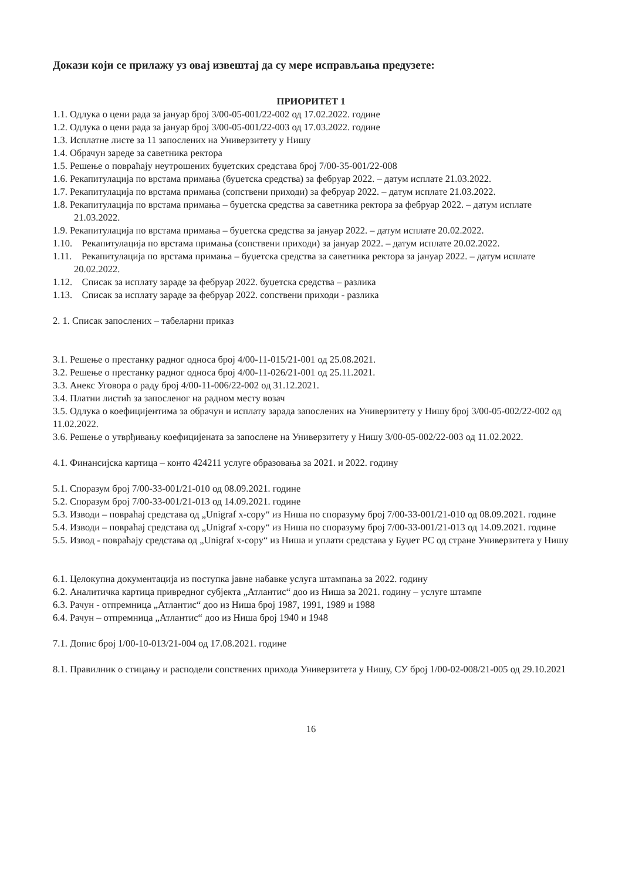Докази који се прилажу уз овај извештај да су мере исправљања предузете:
ПРИОРИТЕТ 1
1.1. Одлука о цени рада за јануар број 3/00-05-001/22-002 од 17.02.2022. године
1.2. Одлука о цени рада за јануар број 3/00-05-001/22-003 од 17.03.2022. године
1.3. Исплатне листе за 11 запослених на Универзитету у Нишу
1.4. Обрачун зареде за саветника ректора
1.5. Решење о повраћају неутрошених буџетских средстава број 7/00-35-001/22-008
1.6. Рекапитулација по врстама примања (буџетска средства) за фебруар 2022. – датум исплате 21.03.2022.
1.7. Рекапитулација по врстама примања (сопствени приходи) за фебруар 2022. – датум исплате 21.03.2022.
1.8. Рекапитулација по врстама примања – буџетска средства за саветника ректора за фебруар 2022. – датум исплате 21.03.2022.
1.9. Рекапитулација по врстама примања – буџетска средства за јануар 2022. – датум исплате 20.02.2022.
1.10. Рекапитулација по врстама примања (сопствени приходи) за јануар 2022. – датум исплате 20.02.2022.
1.11. Рекапитулација по врстама примања – буџетска средства за саветника ректора за јануар 2022. – датум исплате 20.02.2022.
1.12. Списак за исплату зараде за фебруар 2022. буџетска средства – разлика
1.13. Списак за исплату зараде за фебруар 2022. сопствени приходи - разлика
2. 1. Списак запослених – табеларни приказ
3.1. Решење о престанку радног односа број 4/00-11-015/21-001 од 25.08.2021.
3.2. Решење о престанку радног односа број 4/00-11-026/21-001 од 25.11.2021.
3.3. Анекс Уговора о раду број 4/00-11-006/22-002 од 31.12.2021.
3.4. Платни листић за запосленог на радном месту возач
3.5. Одлука о коефицијентима за обрачун и исплату зарада запослених на Универзитету у Нишу број 3/00-05-002/22-002 од 11.02.2022.
3.6. Решење о утврђивању коефицијената за запослене на Универзитету у Нишу 3/00-05-002/22-003 од 11.02.2022.
4.1. Финансијска картица – конто 424211 услуге образовања за 2021. и 2022. годину
5.1. Споразум број 7/00-33-001/21-010 од 08.09.2021. године
5.2. Споразум број 7/00-33-001/21-013 од 14.09.2021. године
5.3. Изводи – повраћај средстава од „Unigraf x-copy“ из Ниша по споразуму број 7/00-33-001/21-010 од 08.09.2021. године
5.4. Изводи – повраћај средстава од „Unigraf x-copy“ из Ниша по споразуму број 7/00-33-001/21-013 од 14.09.2021. године
5.5. Извод - повраћају средстава од „Unigraf x-copy“ из Ниша и уплати средстава у Буџет РС од стране Универзитета у Нишу
6.1. Целокупна документација из поступка јавне набавке услуга штампања за 2022. годину
6.2. Аналитичка картица привредног субјекта „Атлантис“ доо из Ниша за 2021. годину – услуге штампе
6.3. Рачун - отпремница „Атлантис“ доо из Ниша број 1987, 1991, 1989 и 1988
6.4. Рачун – отпремница „Атлантис“ доо из Ниша број 1940 и 1948
7.1. Допис број 1/00-10-013/21-004 од 17.08.2021. године
8.1. Правилник о стицању и расподели сопствених прихода Универзитета у Нишу, СУ број 1/00-02-008/21-005 од 29.10.2021
16